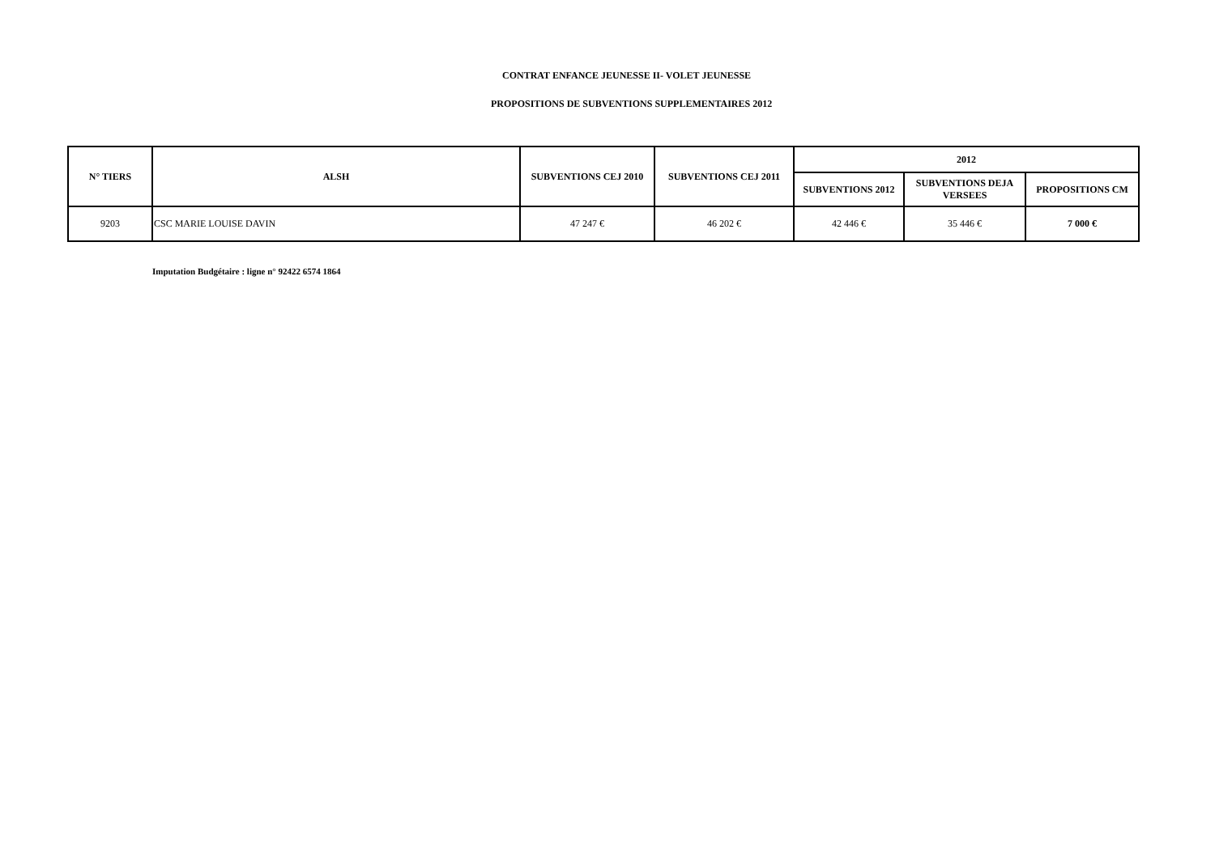CONTRAT ENFANCE JEUNESSE II- VOLET JEUNESSE
PROPOSITIONS DE SUBVENTIONS SUPPLEMENTAIRES 2012
| N° TIERS | ALSH | SUBVENTIONS CEJ 2010 | SUBVENTIONS CEJ 2011 | 2012 | | |
| --- | --- | --- | --- | --- | --- | --- |
| | | | | SUBVENTIONS 2012 | SUBVENTIONS DEJA VERSEES | PROPOSITIONS CM |
| 9203 | CSC MARIE LOUISE DAVIN | 47 247 € | 46 202 € | 42 446 € | 35 446 € | 7 000 € |
Imputation Budgétaire : ligne n° 92422 6574 1864